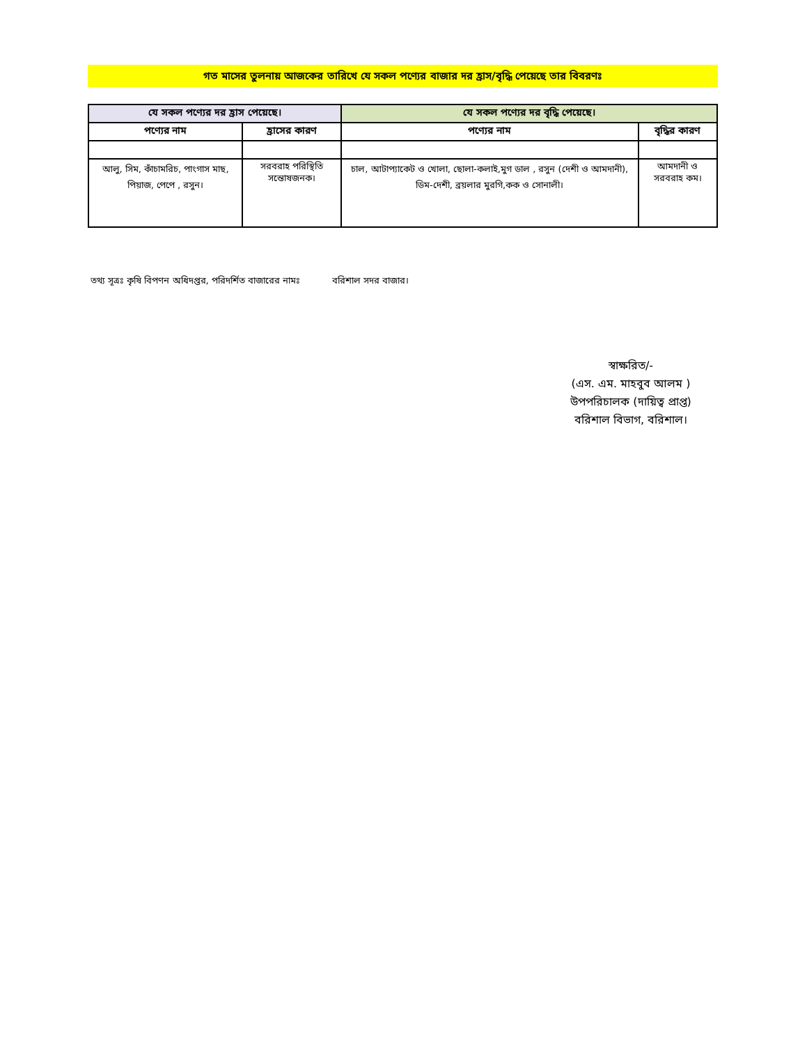গত মাসের তুলনায় আজকের তারিখে যে সকল পণ্যের বাজার দর হ্রাস/বৃদ্ধি পেয়েছে তার বিবরণঃ
| যে সকল পণ্যের দর হ্রাস পেয়েছে। | | যে সকল পণ্যের দর বৃদ্ধি পেয়েছে। | |
| --- | --- | --- | --- |
| পণ্যের নাম | হ্রাসের কারণ | পণ্যের নাম | বৃদ্ধির কারণ |
| আলু, সিম, কাঁচামরিচ, পাংগাস মাছ, পিয়াজ, পেপে , রসুন। | সরবরাহ পরিস্থিতি সন্তোষজনক। | চাল, আটাপ্যাকেট ও খোলা, ছোলা-কলাই,মুগ ডাল , রসুন (দেশী ও আমদানী), ডিম-দেশী, ব্রয়লার মুরগি,কক ও সোনালী। | আমদানী ও সরবরাহ কম। |
তথ্য সূত্রঃ কৃষি বিপণন অধিদপ্তর, পরিদর্শিত বাজারের নামঃ বরিশাল সদর বাজার।
স্বাক্ষরিত/-
(এস. এম. মাহবুব আলম )
উপপরিচালক (দায়িত্ব প্রাপ্ত)
বরিশাল বিভাগ, বরিশাল।